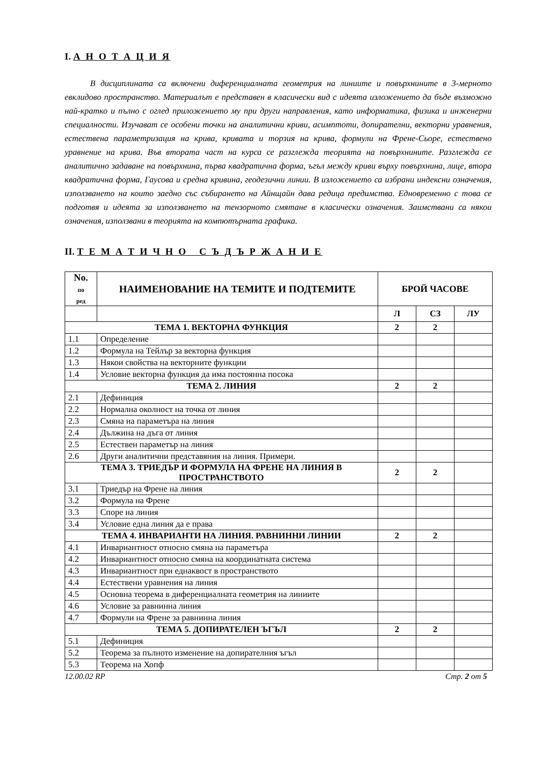I. А Н О Т А Ц И Я
В дисциплината са включени диференциалната геометрия на линиите и повърхнините в 3-мерното евклидово пространство. Материалът е представен в класически вид с идеята изложението да бъде възможно най-кратко и пълно с оглед приложението му при други направления, като информатика, физика и инженерни специалности. Изучават се особени точки на аналитични криви, асимптоти, допирателни, векторни уравнения, естествена параметризация на крива, кривата и торзия на крива, формули на Френе-Сьоре, естествено уравнение на крива. Във втората част на курса се разглежда теорията на повърхнините. Разглежда се аналитично задаване на повърхнина, първа квадратична форма, ъгъл между криви върху повърхнина, лице, втора квадратична форма, Гаусова и средна кривина, геодезични линии. В изложението са избрани индексни означения, използването на които заедно със събирането на Айнщайн дава редица предимства. Едновременно с това се подготвя и идеята за използването на тензорното смятане в класически означения. Заимствани са някои означения, използвани в теорията на компютърната графика.
II. Т Е М А Т И Ч Н О С Ъ Д Ъ Р Ж А Н И Е
| No. по ред | НАИМЕНОВАНИЕ НА ТЕМИТЕ И ПОДТЕМИТЕ | БРОЙ ЧАСОВЕ | | |
| --- | --- | --- | --- | --- |
| | | Л | СЗ | ЛУ |
| ТЕМА 1. ВЕКТОРНА ФУНКЦИЯ | | 2 | 2 | |
| 1.1 | Определение | | | |
| 1.2 | Формула на Тейлър за векторна функция | | | |
| 1.3 | Някои свойства на векторните функции | | | |
| 1.4 | Условие векторна функция да има постоянна посока | | | |
| ТЕМА 2. ЛИНИЯ | | 2 | 2 | |
| 2.1 | Дефиниция | | | |
| 2.2 | Нормална околност на точка от линия | | | |
| 2.3 | Смяна на параметъра на линия | | | |
| 2.4 | Дължина на дъга от линия | | | |
| 2.5 | Естествен параметър на линия | | | |
| 2.6 | Други аналитични представяния на линия. Примери. | | | |
| ТЕМА 3. ТРИЕДЪР И ФОРМУЛА НА ФРЕНЕ НА ЛИНИЯ В ПРОСТРАНСТВОТО | | 2 | 2 | |
| 3.1 | Триедър на Френе на линия | | | |
| 3.2 | Формула на Френе | | | |
| 3.3 | Споре на линия | | | |
| 3.4 | Условие една линия да е права | | | |
| ТЕМА 4. ИНВАРИАНТИ НА ЛИНИЯ. РАВНИННИ ЛИНИИ | | 2 | 2 | |
| 4.1 | Инвариантност относно смяна на параметъра | | | |
| 4.2 | Инвариантност относно смяна на координатната система | | | |
| 4.3 | Инвариантност при еднаквост в пространството | | | |
| 4.4 | Естествени уравнения на линия | | | |
| 4.5 | Основна теорема в диференциалната геометрия на линиите | | | |
| 4.6 | Условие за равнинна линия | | | |
| 4.7 | Формули на Френе за равнинна линия | | | |
| ТЕМА 5. ДОПИРАТЕЛЕН ЪГЪЛ | | 2 | 2 | |
| 5.1 | Дефиниция | | | |
| 5.2 | Теорема за пълното изменение на допирателния ъгъл | | | |
| 5.3 | Теорема на Хопф | | | |
12.00.02 RP Стр. 2 от 5